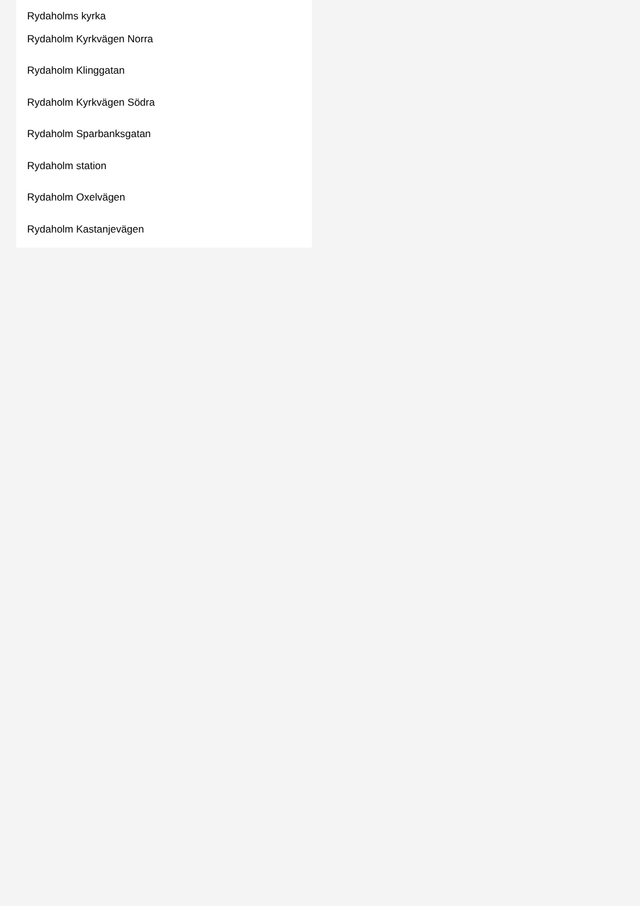Rydaholms kyrka
Rydaholm Kyrkvägen Norra
Rydaholm Klinggatan
Rydaholm Kyrkvägen Södra
Rydaholm Sparbanksgatan
Rydaholm station
Rydaholm Oxelvägen
Rydaholm Kastanjevägen